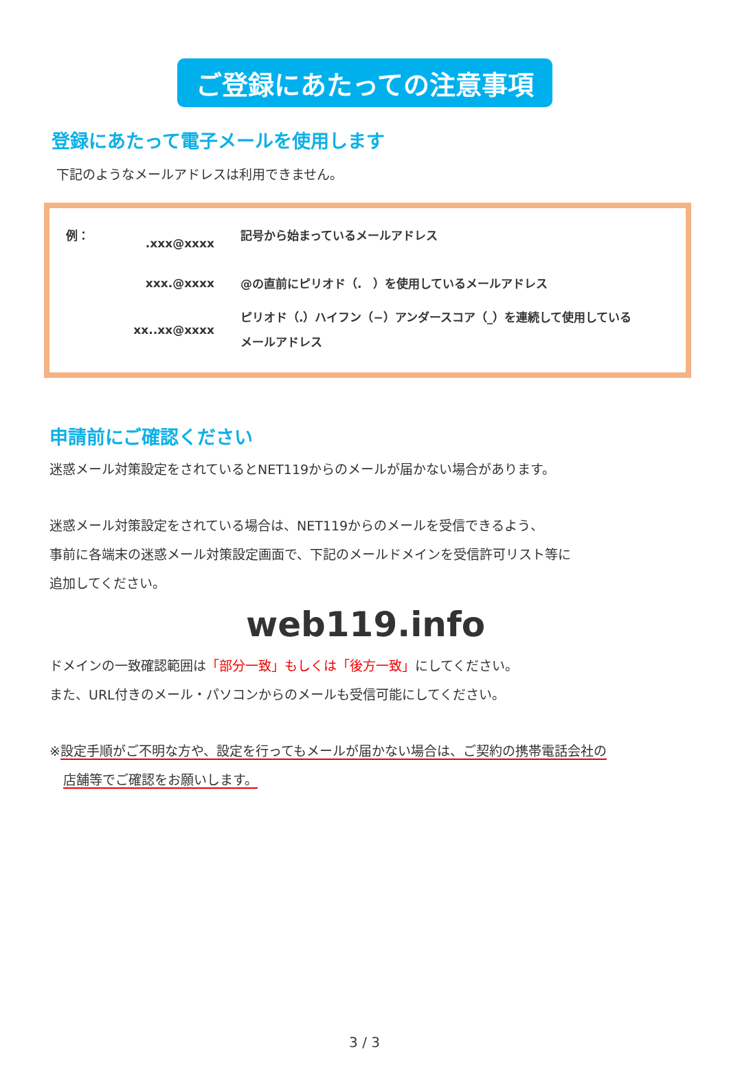ご登録にあたっての注意事項
登録にあたって電子メールを使用します
下記のようなメールアドレスは利用できません。
| 例： | .xxx@xxxx | 記号から始まっているメールアドレス |
| | xxx.@xxxx | @の直前にピリオド（. ）を使用しているメールアドレス |
| | xx..xx@xxxx | ピリオド（.）ハイフン（−）アンダースコア（_）を連続して使用している メールアドレス |
申請前にご確認ください
迷惑メール対策設定をされているとNET119からのメールが届かない場合があります。
迷惑メール対策設定をされている場合は、NET119からのメールを受信できるよう、
事前に各端末の迷惑メール対策設定画面で、下記のメールドメインを受信許可リスト等に
追加してください。
web119.info
ドメインの一致確認範囲は「部分一致」もしくは「後方一致」にしてください。
また、URL付きのメール・パソコンからのメールも受信可能にしてください。
※設定手順がご不明な方や、設定を行ってもメールが届かない場合は、ご契約の携帯電話会社の
店舗等でご確認をお願いします。
3 / 3